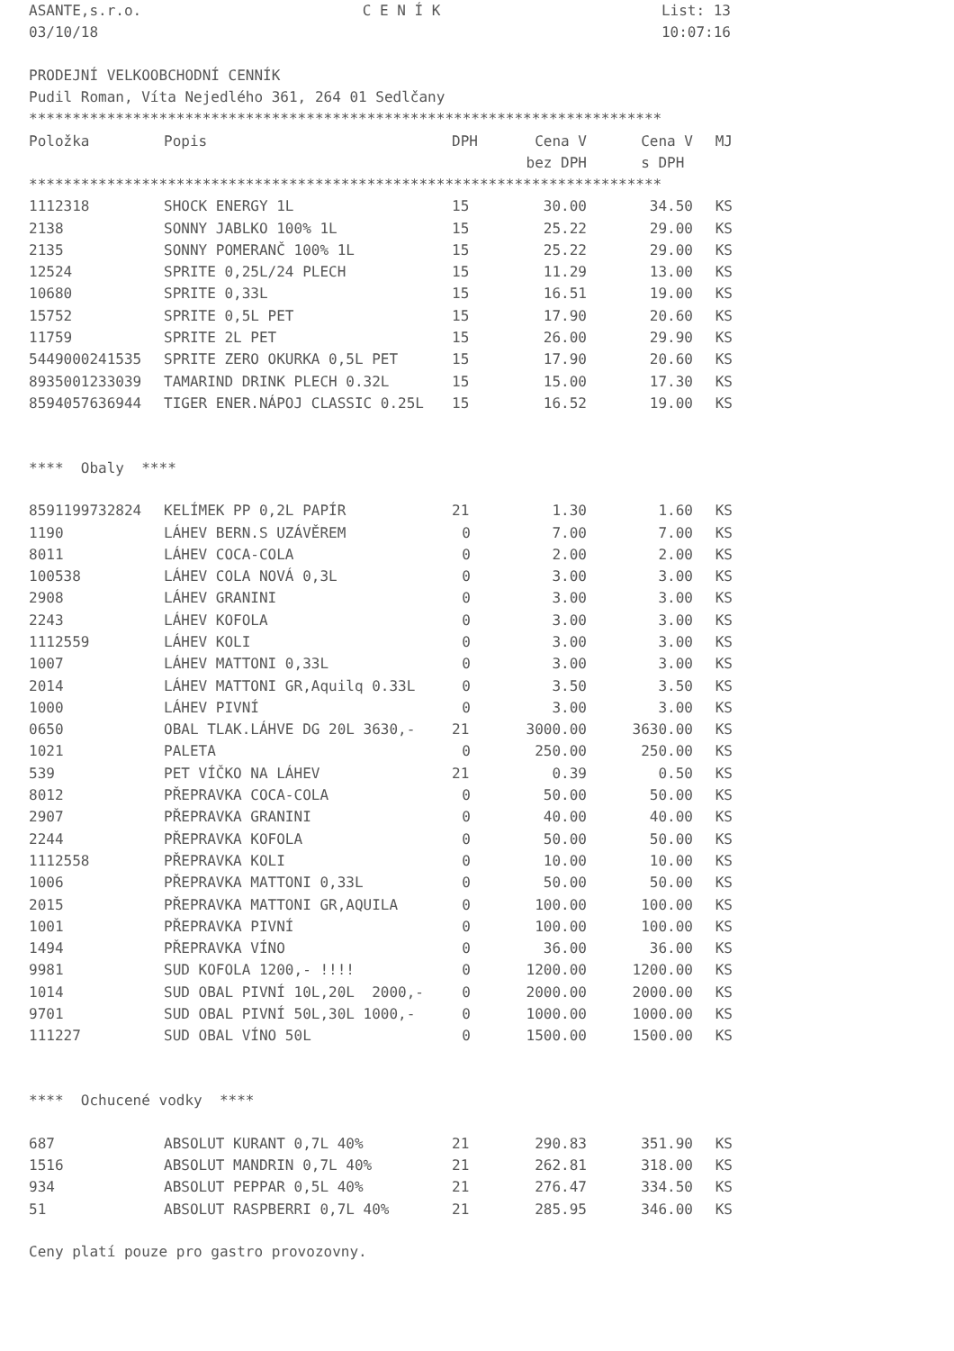ASANTE,s.r.o. C E N Í K List: 13
03/10/18 10:07:16
PRODEJNÍ VELKOOBCHODNÍ CENNÍK
Pudil Roman, Víta Nejedlého 361, 264 01 Sedlčany
*************************************************************************
| Položka | Popis | DPH | Cena V | Cena V | MJ |
| --- | --- | --- | --- | --- | --- |
| | | | bez DPH | s DPH | |
*************************************************************************
| 1112318 | SHOCK ENERGY 1L | 15 | 30.00 | 34.50 | KS |
| 2138 | SONNY JABLKO 100% 1L | 15 | 25.22 | 29.00 | KS |
| 2135 | SONNY POMERANČ 100% 1L | 15 | 25.22 | 29.00 | KS |
| 12524 | SPRITE 0,25L/24 PLECH | 15 | 11.29 | 13.00 | KS |
| 10680 | SPRITE 0,33L | 15 | 16.51 | 19.00 | KS |
| 15752 | SPRITE 0,5L PET | 15 | 17.90 | 20.60 | KS |
| 11759 | SPRITE 2L PET | 15 | 26.00 | 29.90 | KS |
| 5449000241535 | SPRITE ZERO OKURKA 0,5L PET | 15 | 17.90 | 20.60 | KS |
| 8935001233039 | TAMARIND DRINK PLECH 0.32L | 15 | 15.00 | 17.30 | KS |
| 8594057636944 | TIGER ENER.NÁPOJ CLASSIC 0.25L | 15 | 16.52 | 19.00 | KS |
**** Obaly ****
| 8591199732824 | KELÍMEK PP 0,2L PAPÍR | 21 | 1.30 | 1.60 | KS |
| 1190 | LÁHEV BERN.S UZÁVĚREM | 0 | 7.00 | 7.00 | KS |
| 8011 | LÁHEV COCA-COLA | 0 | 2.00 | 2.00 | KS |
| 100538 | LÁHEV COLA NOVÁ 0,3L | 0 | 3.00 | 3.00 | KS |
| 2908 | LÁHEV GRANINI | 0 | 3.00 | 3.00 | KS |
| 2243 | LÁHEV KOFOLA | 0 | 3.00 | 3.00 | KS |
| 1112559 | LÁHEV KOLI | 0 | 3.00 | 3.00 | KS |
| 1007 | LÁHEV MATTONI 0,33L | 0 | 3.00 | 3.00 | KS |
| 2014 | LÁHEV MATTONI GR,Aquilq 0.33L | 0 | 3.50 | 3.50 | KS |
| 1000 | LÁHEV PIVNÍ | 0 | 3.00 | 3.00 | KS |
| 0650 | OBAL TLAK.LÁHVE DG 20L 3630,- | 21 | 3000.00 | 3630.00 | KS |
| 1021 | PALETA | 0 | 250.00 | 250.00 | KS |
| 539 | PET VÍČKO NA LÁHEV | 21 | 0.39 | 0.50 | KS |
| 8012 | PŘEPRAVKA COCA-COLA | 0 | 50.00 | 50.00 | KS |
| 2907 | PŘEPRAVKA GRANINI | 0 | 40.00 | 40.00 | KS |
| 2244 | PŘEPRAVKA KOFOLA | 0 | 50.00 | 50.00 | KS |
| 1112558 | PŘEPRAVKA KOLI | 0 | 10.00 | 10.00 | KS |
| 1006 | PŘEPRAVKA MATTONI 0,33L | 0 | 50.00 | 50.00 | KS |
| 2015 | PŘEPRAVKA MATTONI GR,AQUILA | 0 | 100.00 | 100.00 | KS |
| 1001 | PŘEPRAVKA PIVNÍ | 0 | 100.00 | 100.00 | KS |
| 1494 | PŘEPRAVKA VÍNO | 0 | 36.00 | 36.00 | KS |
| 9981 | SUD KOFOLA 1200,- !!!! | 0 | 1200.00 | 1200.00 | KS |
| 1014 | SUD OBAL PIVNÍ 10L,20L 2000,- | 0 | 2000.00 | 2000.00 | KS |
| 9701 | SUD OBAL PIVNÍ 50L,30L 1000,- | 0 | 1000.00 | 1000.00 | KS |
| 111227 | SUD OBAL VÍNO 50L | 0 | 1500.00 | 1500.00 | KS |
**** Ochucené vodky ****
| 687 | ABSOLUT KURANT 0,7L 40% | 21 | 290.83 | 351.90 | KS |
| 1516 | ABSOLUT MANDRIN 0,7L 40% | 21 | 262.81 | 318.00 | KS |
| 934 | ABSOLUT PEPPAR 0,5L 40% | 21 | 276.47 | 334.50 | KS |
| 51 | ABSOLUT RASPBERRI 0,7L 40% | 21 | 285.95 | 346.00 | KS |
Ceny platí pouze pro gastro provozovny.